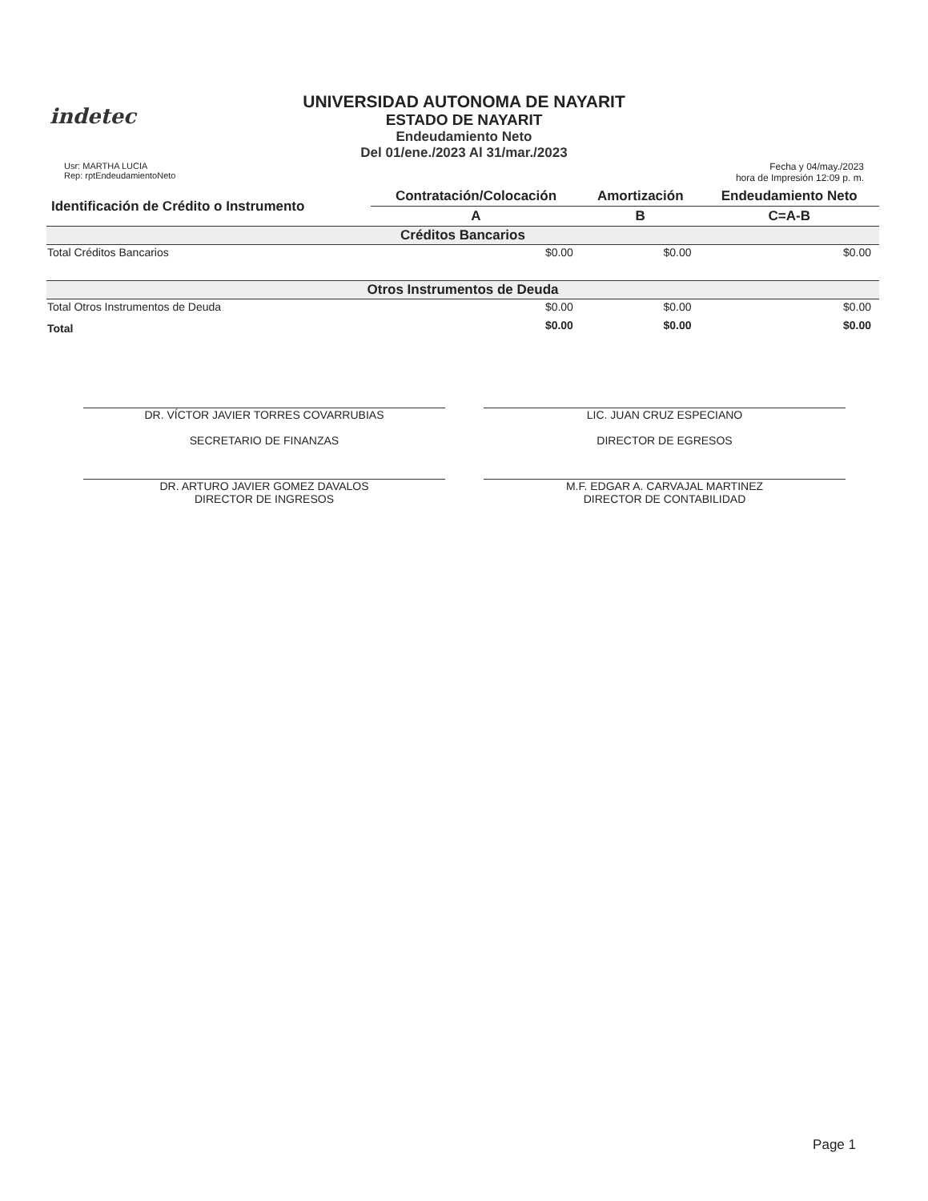indetec
UNIVERSIDAD AUTONOMA DE NAYARIT
ESTADO DE NAYARIT
Endeudamiento Neto
Del 01/ene./2023 Al 31/mar./2023
Usr: MARTHA LUCIA
Rep: rptEndeudamientoNeto
Fecha y 04/may./2023
hora de Impresión 12:09 p. m.
| Identificación de Crédito o Instrumento | Contratación/Colocación | Amortización | Endeudamiento Neto |
| --- | --- | --- | --- |
| | A | B | C=A-B |
| Créditos Bancarios | | | |
| Total Créditos Bancarios | $0.00 | $0.00 | $0.00 |
| Otros Instrumentos de Deuda | | | |
| Total Otros Instrumentos de Deuda | $0.00 | $0.00 | $0.00 |
| Total | $0.00 | $0.00 | $0.00 |
DR. VÍCTOR JAVIER TORRES COVARRUBIAS
SECRETARIO DE FINANZAS
LIC. JUAN CRUZ ESPECIANO
DIRECTOR DE EGRESOS
DR. ARTURO JAVIER GOMEZ DAVALOS
DIRECTOR DE INGRESOS
M.F. EDGAR A. CARVAJAL MARTINEZ
DIRECTOR DE CONTABILIDAD
Page 1